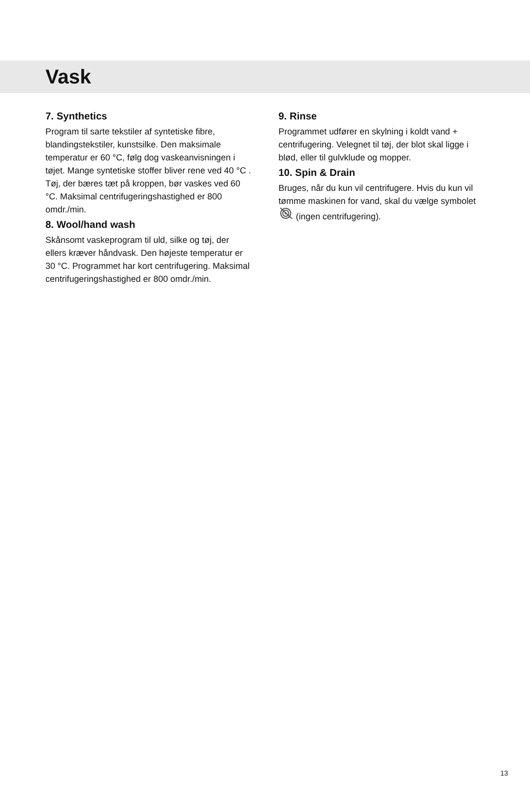Vask
7. Synthetics
Program til sarte tekstiler af syntetiske fibre, blandingstekstiler, kunstsilke. Den maksimale temperatur er 60 °C, følg dog vaskeanvisningen i tøjet. Mange syntetiske stoffer bliver rene ved 40 °C . Tøj, der bæres tæt på kroppen, bør vaskes ved 60 °C. Maksimal centrifugeringshastighed er 800 omdr./min.
8. Wool/hand wash
Skånsomt vaskeprogram til uld, silke og tøj, der ellers kræver håndvask. Den højeste temperatur er 30 °C. Programmet har kort centrifugering. Maksimal centrifugeringshastighed er 800 omdr./min.
9. Rinse
Programmet udfører en skylning i koldt vand + centrifugering. Velegnet til tøj, der blot skal ligge i blød, eller til gulvklude og mopper.
10. Spin & Drain
Bruges, når du kun vil centrifugere. Hvis du kun vil tømme maskinen for vand, skal du vælge symbolet (ingen centrifugering).
13